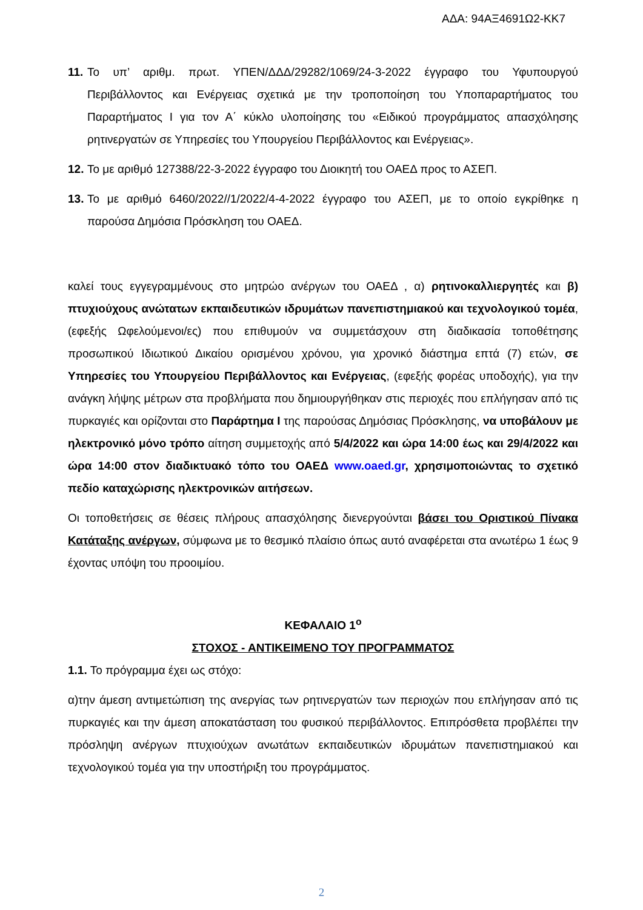ΑΔΑ: 94ΑΞ4691Ω2-ΚΚ7
11. Το υπ’ αριθμ. πρωτ. ΥΠΕΝ/ΔΔΔ/29282/1069/24-3-2022 έγγραφο του Υφυπουργού Περιβάλλοντος και Ενέργειας σχετικά με την τροποποίηση του Υποπαραρτήματος του Παραρτήματος Ι για τον Α΄ κύκλο υλοποίησης του «Ειδικού προγράμματος απασχόλησης ρητινεργατών σε Υπηρεσίες του Υπουργείου Περιβάλλοντος και Ενέργειας».
12. Το με αριθμό 127388/22-3-2022 έγγραφο του Διοικητή του ΟΑΕΔ προς το ΑΣΕΠ.
13. Το με αριθμό 6460/2022//1/2022/4-4-2022 έγγραφο του ΑΣΕΠ, με το οποίο εγκρίθηκε η παρούσα Δημόσια Πρόσκληση του ΟΑΕΔ.
καλεί τους εγγεγραμμένους στο μητρώο ανέργων του ΟΑΕΔ , α) ρητινοκαλλιεργητές και β) πτυχιούχους ανώτατων εκπαιδευτικών ιδρυμάτων πανεπιστημιακού και τεχνολογικού τομέα, (εφεξής Ωφελούμενοι/ες) που επιθυμούν να συμμετάσχουν στη διαδικασία τοποθέτησης προσωπικού Ιδιωτικού Δικαίου ορισμένου χρόνου, για χρονικό διάστημα επτά (7) ετών, σε Υπηρεσίες του Υπουργείου Περιβάλλοντος και Ενέργειας, (εφεξής φορέας υποδοχής), για την ανάγκη λήψης μέτρων στα προβλήματα που δημιουργήθηκαν στις περιοχές που επλήγησαν από τις πυρκαγιές και ορίζονται στο Παράρτημα Ι της παρούσας Δημόσιας Πρόσκλησης, να υποβάλουν με ηλεκτρονικό μόνο τρόπο αίτηση συμμετοχής από 5/4/2022 και ώρα 14:00 έως και 29/4/2022 και ώρα 14:00 στον διαδικτυακό τόπο του ΟΑΕΔ www.oaed.gr, χρησιμοποιώντας το σχετικό πεδίο καταχώρισης ηλεκτρονικών αιτήσεων.
Οι τοποθετήσεις σε θέσεις πλήρους απασχόλησης διενεργούνται βάσει του Οριστικού Πίνακα Κατάταξης ανέργων, σύμφωνα με το θεσμικό πλαίσιο όπως αυτό αναφέρεται στα ανωτέρω 1 έως 9 έχοντας υπόψη του προοιμίου.
ΚΕΦΑΛΑΙΟ 1<sup>ο</sup>
ΣΤΟΧΟΣ - ΑΝΤΙΚΕΙΜΕΝΟ ΤΟΥ ΠΡΟΓΡΑΜΜΑΤΟΣ
1.1. Το πρόγραμμα έχει ως στόχο:
α)την άμεση αντιμετώπιση της ανεργίας των ρητινεργατών των περιοχών που επλήγησαν από τις πυρκαγιές και την άμεση αποκατάσταση του φυσικού περιβάλλοντος. Επιπρόσθετα προβλέπει την πρόσληψη ανέργων πτυχιούχων ανωτάτων εκπαιδευτικών ιδρυμάτων πανεπιστημιακού και τεχνολογικού τομέα για την υποστήριξη του προγράμματος.
2